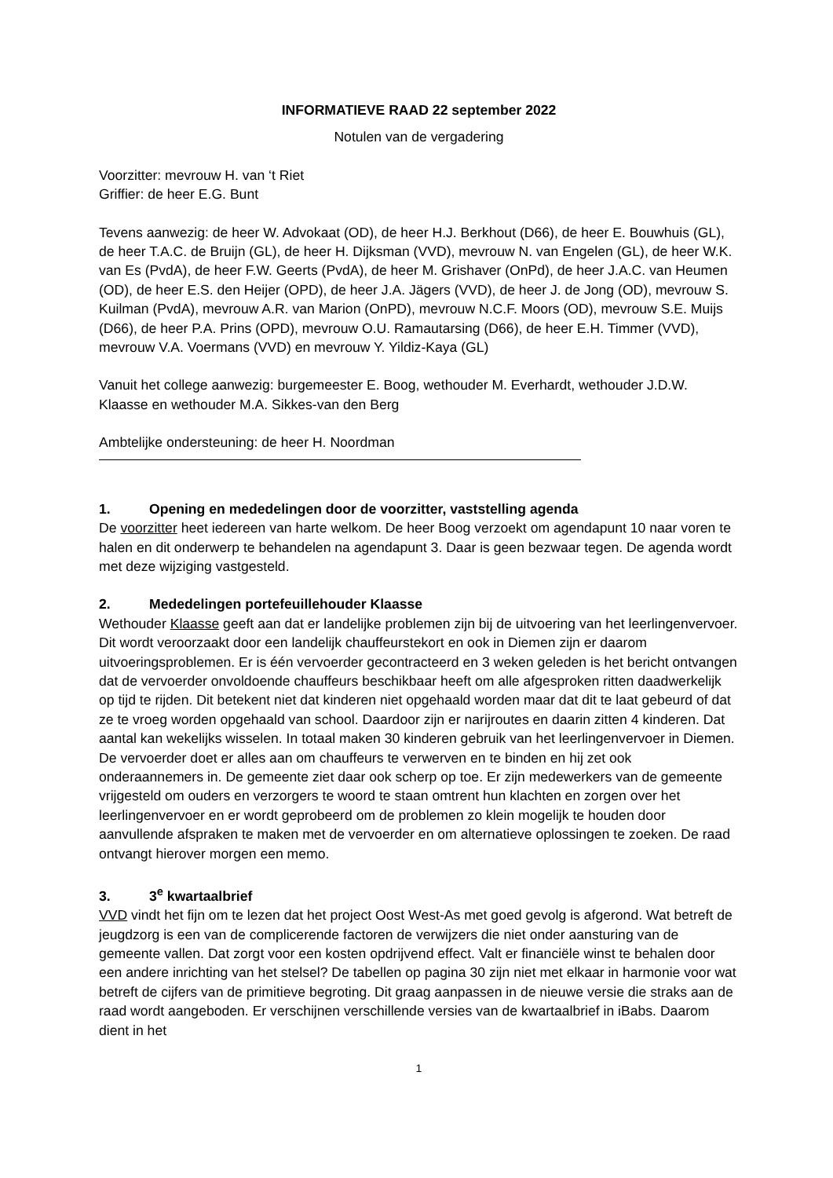INFORMATIEVE RAAD 22 september 2022
Notulen van de vergadering
Voorzitter: mevrouw H. van ‘t Riet
Griffier: de heer E.G. Bunt
Tevens aanwezig: de heer W. Advokaat (OD), de heer H.J. Berkhout (D66), de heer E. Bouwhuis (GL), de heer T.A.C. de Bruijn (GL), de heer H. Dijksman (VVD), mevrouw N. van Engelen (GL), de heer W.K. van Es (PvdA), de heer F.W. Geerts (PvdA), de heer M. Grishaver (OnPd), de heer J.A.C. van Heumen (OD), de heer E.S. den Heijer (OPD), de heer J.A. Jägers (VVD), de heer J. de Jong (OD), mevrouw S. Kuilman (PvdA), mevrouw A.R. van Marion (OnPD), mevrouw N.C.F. Moors (OD), mevrouw S.E. Muijs (D66), de heer P.A. Prins (OPD), mevrouw O.U. Ramautarsing (D66), de heer E.H. Timmer (VVD), mevrouw V.A. Voermans (VVD) en mevrouw Y. Yildiz-Kaya (GL)
Vanuit het college aanwezig: burgemeester E. Boog, wethouder M. Everhardt, wethouder J.D.W. Klaasse en wethouder M.A. Sikkes-van den Berg
Ambtelijke ondersteuning: de heer H. Noordman
1. Opening en mededelingen door de voorzitter, vaststelling agenda
De voorzitter heet iedereen van harte welkom. De heer Boog verzoekt om agendapunt 10 naar voren te halen en dit onderwerp te behandelen na agendapunt 3. Daar is geen bezwaar tegen. De agenda wordt met deze wijziging vastgesteld.
2. Mededelingen portefeuillehouder Klaasse
Wethouder Klaasse geeft aan dat er landelijke problemen zijn bij de uitvoering van het leerlingenvervoer. Dit wordt veroorzaakt door een landelijk chauffeurstekort en ook in Diemen zijn er daarom uitvoeringsproblemen. Er is één vervoerder gecontracteerd en 3 weken geleden is het bericht ontvangen dat de vervoerder onvoldoende chauffeurs beschikbaar heeft om alle afgesproken ritten daadwerkelijk op tijd te rijden. Dit betekent niet dat kinderen niet opgehaald worden maar dat dit te laat gebeurd of dat ze te vroeg worden opgehaald van school. Daardoor zijn er narijroutes en daarin zitten 4 kinderen. Dat aantal kan wekelijks wisselen. In totaal maken 30 kinderen gebruik van het leerlingenvervoer in Diemen. De vervoerder doet er alles aan om chauffeurs te verwerven en te binden en hij zet ook onderaannemers in. De gemeente ziet daar ook scherp op toe. Er zijn medewerkers van de gemeente vrijgesteld om ouders en verzorgers te woord te staan omtrent hun klachten en zorgen over het leerlingenvervoer en er wordt geprobeerd om de problemen zo klein mogelijk te houden door aanvullende afspraken te maken met de vervoerder en om alternatieve oplossingen te zoeken. De raad ontvangt hierover morgen een memo.
3. 3<sup>e</sup> kwartaalbrief
VVD vindt het fijn om te lezen dat het project Oost West-As met goed gevolg is afgerond. Wat betreft de jeugdzorg is een van de complicerende factoren de verwijzers die niet onder aansturing van de gemeente vallen. Dat zorgt voor een kosten opdrijvend effect. Valt er financiële winst te behalen door een andere inrichting van het stelsel? De tabellen op pagina 30 zijn niet met elkaar in harmonie voor wat betreft de cijfers van de primitieve begroting. Dit graag aanpassen in de nieuwe versie die straks aan de raad wordt aangeboden. Er verschijnen verschillende versies van de kwartaalbrief in iBabs. Daarom dient in het
1